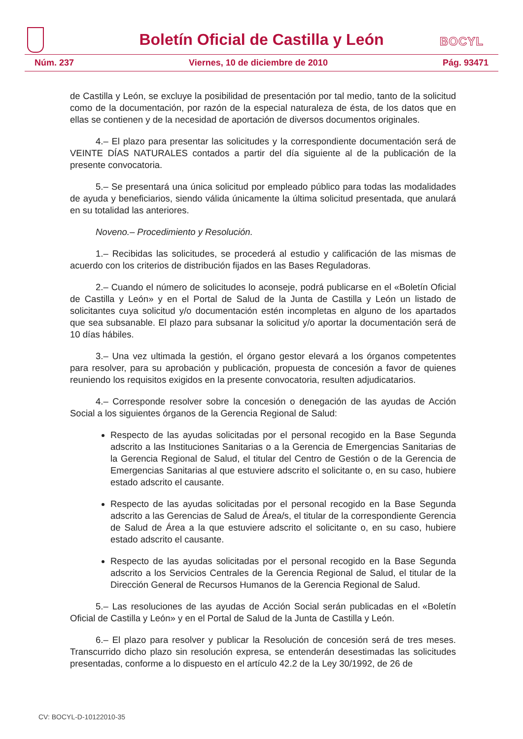Boletín Oficial de Castilla y León
BOCYL
Núm. 237 Viernes, 10 de diciembre de 2010 Pág. 93471
de Castilla y León, se excluye la posibilidad de presentación por tal medio, tanto de la solicitud como de la documentación, por razón de la especial naturaleza de ésta, de los datos que en ellas se contienen y de la necesidad de aportación de diversos documentos originales.
4.– El plazo para presentar las solicitudes y la correspondiente documentación será de VEINTE DÍAS NATURALES contados a partir del día siguiente al de la publicación de la presente convocatoria.
5.– Se presentará una única solicitud por empleado público para todas las modalidades de ayuda y beneficiarios, siendo válida únicamente la última solicitud presentada, que anulará en su totalidad las anteriores.
Noveno.– Procedimiento y Resolución.
1.– Recibidas las solicitudes, se procederá al estudio y calificación de las mismas de acuerdo con los criterios de distribución fijados en las Bases Reguladoras.
2.– Cuando el número de solicitudes lo aconseje, podrá publicarse en el «Boletín Oficial de Castilla y León» y en el Portal de Salud de la Junta de Castilla y León un listado de solicitantes cuya solicitud y/o documentación estén incompletas en alguno de los apartados que sea subsanable. El plazo para subsanar la solicitud y/o aportar la documentación será de 10 días hábiles.
3.– Una vez ultimada la gestión, el órgano gestor elevará a los órganos competentes para resolver, para su aprobación y publicación, propuesta de concesión a favor de quienes reuniendo los requisitos exigidos en la presente convocatoria, resulten adjudicatarios.
4.– Corresponde resolver sobre la concesión o denegación de las ayudas de Acción Social a los siguientes órganos de la Gerencia Regional de Salud:
Respecto de las ayudas solicitadas por el personal recogido en la Base Segunda adscrito a las Instituciones Sanitarias o a la Gerencia de Emergencias Sanitarias de la Gerencia Regional de Salud, el titular del Centro de Gestión o de la Gerencia de Emergencias Sanitarias al que estuviere adscrito el solicitante o, en su caso, hubiere estado adscrito el causante.
Respecto de las ayudas solicitadas por el personal recogido en la Base Segunda adscrito a las Gerencias de Salud de Área/s, el titular de la correspondiente Gerencia de Salud de Área a la que estuviere adscrito el solicitante o, en su caso, hubiere estado adscrito el causante.
Respecto de las ayudas solicitadas por el personal recogido en la Base Segunda adscrito a los Servicios Centrales de la Gerencia Regional de Salud, el titular de la Dirección General de Recursos Humanos de la Gerencia Regional de Salud.
5.– Las resoluciones de las ayudas de Acción Social serán publicadas en el «Boletín Oficial de Castilla y León» y en el Portal de Salud de la Junta de Castilla y León.
6.– El plazo para resolver y publicar la Resolución de concesión será de tres meses. Transcurrido dicho plazo sin resolución expresa, se entenderán desestimadas las solicitudes presentadas, conforme a lo dispuesto en el artículo 42.2 de la Ley 30/1992, de 26 de
CV: BOCYL-D-10122010-35